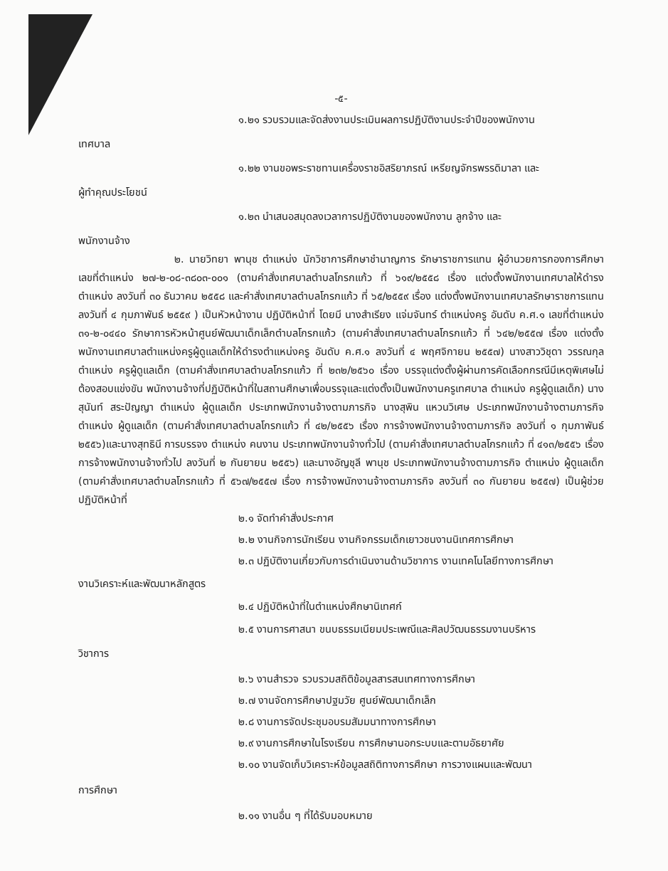-๕-
๑.๒๑ รวบรวมและจัดส่งงานประเมินผลการปฏิบัติงานประจำปีของพนักงาน
เทศบาล
๑.๒๒ งานขอพระราชทานเครื่องราชอิสริยาภรณ์ เหรียญจักรพรรดิมาลา และ
ผู้ทำคุณประโยชน์
๑.๒๓ นำเสนอสมุดลงเวลาการปฏิบัติงานของพนักงาน ลูกจ้าง และ
พนักงานจ้าง
๒. นายวิทยา พานุช ตำแหน่ง นักวิชาการศึกษาชำนาญการ รักษาราชการแทน ผู้อำนวยการกองการศึกษา เลขที่ตำแหน่ง ๒๗-๒-๐๘-๓๘๐๓-๐๐๑ (ตามคำสั่งเทศบาลตำบลโกรกแก้ว ที่ ๖๑๙/๒๕๕๘ เรื่อง แต่งตั้งพนักงานเทศบาลให้ดำรงตำแหน่ง ลงวันที่ ๓๐ ธันวาคม ๒๕๕๘ และคำสั่งเทศบาลตำบลโกรกแก้ว ที่ ๖๕/๒๕๕๙ เรื่อง แต่งตั้งพนักงานเทศบาลรักษาราชการแทน ลงวันที่ ๔ กุมภาพันธ์ ๒๕๕๙ ) เป็นหัวหน้างาน ปฏิบัติหน้าที่ โดยมี นางสำเรียง แจ่มจันทร์ ตำแหน่งครู อันดับ ค.ศ.๑ เลขที่ตำแหน่ง ๓๑-๒-๐๔๔๐ รักษาการหัวหน้าศูนย์พัฒนาเด็กเล็กตำบลโกรกแก้ว (ตามคำสั่งเทศบาลตำบลโกรกแก้ว ที่ ๖๔๒/๒๕๕๗ เรื่อง แต่งตั้งพนักงานเทศบาลตำแหน่งครูผู้ดูแลเด็กให้ดำรงตำแหน่งครู อันดับ ค.ศ.๑ ลงวันที่ ๔ พฤศจิกายน ๒๕๕๗) นางสาววิชุดา วรรณกุล ตำแหน่ง ครูผู้ดูแลเด็ก (ตามคำสั่งเทศบาลตำบลโกรกแก้ว ที่ ๒๓๒/๒๕๖๐ เรื่อง บรรจุแต่งตั้งผู้ผ่านการคัดเลือกกรณีมีเหตุพิเศษไม่ต้องสอบแข่งขัน พนักงานจ้างที่ปฏิบัติหน้าที่ในสถานศึกษาเพื่อบรรจุและแต่งตั้งเป็นพนักงานครูเทศบาล ตำแหน่ง ครูผู้ดูแลเด็ก) นางสุนันท์ สระปัญญา ตำแหน่ง ผู้ดูแลเด็ก ประเภทพนักงานจ้างตามภารกิจ นางสุพิน แหวนวิเศษ ประเภทพนักงานจ้างตามภารกิจ ตำแหน่ง ผู้ดูแลเด็ก (ตามคำสั่งเทศบาลตำบลโกรกแก้ว ที่ ๔๒/๒๕๕๖ เรื่อง การจ้างพนักงานจ้างตามภารกิจ ลงวันที่ ๑ กุมภาพันธ์ ๒๕๕๖)และนางสุทธินี การบรรจง ตำแหน่ง คนงาน ประเภทพนักงานจ้างทั่วไป (ตามคำสั่งเทศบาลตำบลโกรกแก้ว ที่ ๔๑๓/๒๕๕๖ เรื่อง การจ้างพนักงานจ้างทั่วไป ลงวันที่ ๒ กันยายน ๒๕๕๖) และนางอัญชุลี พานุช ประเภทพนักงานจ้างตามภารกิจ ตำแหน่ง ผู้ดูแลเด็ก (ตามคำสั่งเทศบาลตำบลโกรกแก้ว ที่ ๕๖๗/๒๕๕๗ เรื่อง การจ้างพนักงานจ้างตามภารกิจ ลงวันที่ ๓๐ กันยายน ๒๕๕๗) เป็นผู้ช่วย ปฏิบัติหน้าที่
๒.๑ จัดทำคำสั่งประกาศ
๒.๒ งานกิจการนักเรียน งานกิจกรรมเด็กเยาวชนงานนิเทศการศึกษา
๒.๓ ปฏิบัติงานเกี่ยวกับการดำเนินงานด้านวิชาการ งานเทคโนโลยีทางการศึกษา
งานวิเคราะห์และพัฒนาหลักสูตร
๒.๔ ปฏิบัติหน้าที่ในตำแหน่งศึกษานิเทศก์
๒.๕ งานการศาสนา ขนบธรรมเนียมประเพณีและศิลปวัฒนธรรมงานบริหาร
วิชาการ
๒.๖ งานสำรวจ รวบรวมสถิติข้อมูลสารสนเทศทางการศึกษา
๒.๗ งานจัดการศึกษาปฐมวัย ศูนย์พัฒนาเด็กเล็ก
๒.๘ งานการจัดประชุมอบรมสัมมนาทางการศึกษา
๒.๙ งานการศึกษาในโรงเรียน การศึกษานอกระบบและตามอัธยาศัย
๒.๑๐ งานจัดเก็บวิเคราะห์ข้อมูลสถิติทางการศึกษา การวางแผนและพัฒนา
การศึกษา
๒.๑๑ งานอื่น ๆ ที่ได้รับมอบหมาย